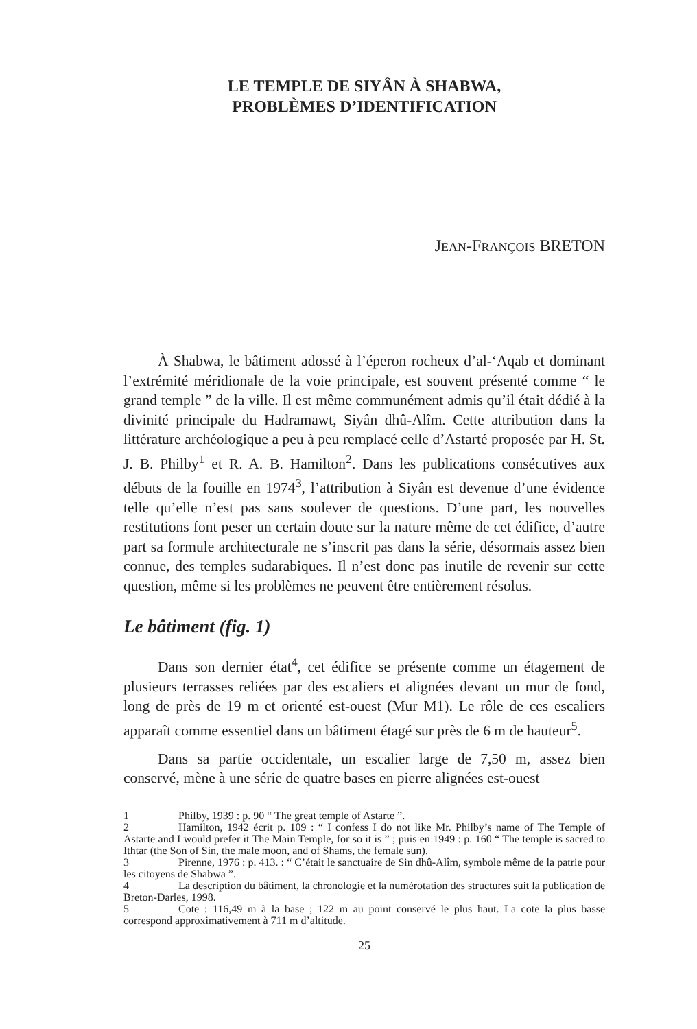LE TEMPLE DE SIYÂN À SHABWA,
PROBLÈMES D’IDENTIFICATION
JEAN-FRANÇOIS BRETON
À Shabwa, le bâtiment adossé à l’éperon rocheux d’al-‘Aqab et dominant l’extrémité méridionale de la voie principale, est souvent présenté comme “ le grand temple ” de la ville. Il est même communément admis qu’il était dédié à la divinité principale du Hadramawt, Siyân dhû-Alîm. Cette attribution dans la littérature archéologique a peu à peu remplacé celle d’Astarté proposée par H. St. J. B. Philby<sup>1</sup> et R. A. B. Hamilton<sup>2</sup>. Dans les publications consécutives aux débuts de la fouille en 1974<sup>3</sup>, l’attribution à Siyân est devenue d’une évidence telle qu’elle n’est pas sans soulever de questions. D’une part, les nouvelles restitutions font peser un certain doute sur la nature même de cet édifice, d’autre part sa formule architecturale ne s’inscrit pas dans la série, désormais assez bien connue, des temples sudarabiques. Il n’est donc pas inutile de revenir sur cette question, même si les problèmes ne peuvent être entièrement résolus.
Le bâtiment (fig. 1)
Dans son dernier état<sup>4</sup>, cet édifice se présente comme un étagement de plusieurs terrasses reliées par des escaliers et alignées devant un mur de fond, long de près de 19 m et orienté est-ouest (Mur M1). Le rôle de ces escaliers apparaît comme essentiel dans un bâtiment étagé sur près de 6 m de hauteur<sup>5</sup>.
Dans sa partie occidentale, un escalier large de 7,50 m, assez bien conservé, mène à une série de quatre bases en pierre alignées est-ouest
1 Philby, 1939 : p. 90 “ The great temple of Astarte ”.
2 Hamilton, 1942 écrit p. 109 : “ I confess I do not like Mr. Philby’s name of The Temple of Astarte and I would prefer it The Main Temple, for so it is ” ; puis en 1949 : p. 160 “ The temple is sacred to Ithtar (the Son of Sin, the male moon, and of Shams, the female sun).
3 Pirenne, 1976 : p. 413. : “ C’était le sanctuaire de Sin dhû-Alîm, symbole même de la patrie pour les citoyens de Shabwa ”.
4 La description du bâtiment, la chronologie et la numérotation des structures suit la publication de Breton-Darles, 1998.
5 Cote : 116,49 m à la base ; 122 m au point conservé le plus haut. La cote la plus basse correspond approximativement à 711 m d’altitude.
25